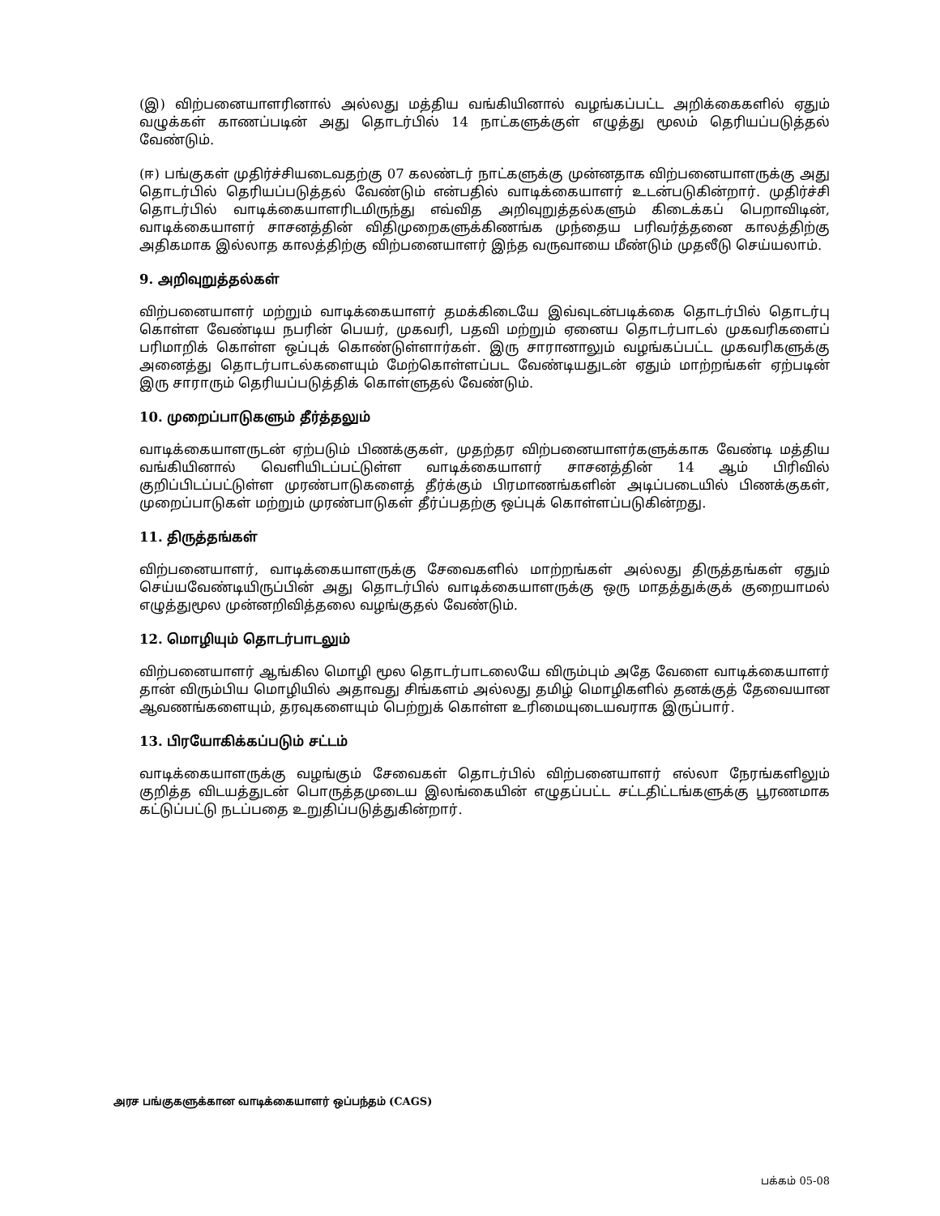(இ) விற்பனையாளரினால் அல்லது மத்திய வங்கியினால் வழங்கப்பட்ட அறிக்கைகளில் ஏதும் வழுக்கள் காணப்படின் அது தொடர்பில் 14 நாட்களுக்குள் எழுத்து மூலம் தெரியப்படுத்தல் வேண்டும்.
(ஈ) பங்குகள் முதிர்ச்சியடைவதற்கு 07 கலண்டர் நாட்களுக்கு முன்னதாக விற்பனையாளருக்கு அது தொடர்பில் தெரியப்படுத்தல் வேண்டும் என்பதில் வாடிக்கையாளர் உடன்படுகின்றார். முதிர்ச்சி தொடர்பில் வாடிக்கையாளரிடமிருந்து எவ்வித அறிவுறுத்தல்களும் கிடைக்கப் பெறாவிடின், வாடிக்கையாளர் சாசனத்தின் விதிமுறைகளுக்கிணங்க முந்தைய பரிவர்த்தனை காலத்திற்கு அதிகமாக இல்லாத காலத்திற்கு விற்பனையாளர் இந்த வருவாயை மீண்டும் முதலீடு செய்யலாம்.
9. அறிவுறுத்தல்கள்
விற்பனையாளர் மற்றும் வாடிக்கையாளர் தமக்கிடையே இவ்வுடன்படிக்கை தொடர்பில் தொடர்பு கொள்ள வேண்டிய நபரின் பெயர், முகவரி, பதவி மற்றும் ஏனைய தொடர்பாடல் முகவரிகளைப் பரிமாறிக் கொள்ள ஒப்புக் கொண்டுள்ளார்கள். இரு சாரானாலும் வழங்கப்பட்ட முகவரிகளுக்கு அனைத்து தொடர்பாடல்களையும் மேற்கொள்ளப்பட வேண்டியதுடன் ஏதும் மாற்றங்கள் ஏற்படின் இரு சாராரும் தெரியப்படுத்திக் கொள்ளுதல் வேண்டும்.
10. முறைப்பாடுகளும் தீர்த்தலும்
வாடிக்கையாளருடன் ஏற்படும் பிணக்குகள், முதற்தர விற்பனையாளர்களுக்காக வேண்டி மத்திய வங்கியினால் வெளியிடப்பட்டுள்ள வாடிக்கையாளர் சாசனத்தின் 14 ஆம் பிரிவில் குறிப்பிடப்பட்டுள்ள முரண்பாடுகளைத் தீர்க்கும் பிரமாணங்களின் அடிப்படையில் பிணக்குகள், முறைப்பாடுகள் மற்றும் முரண்பாடுகள் தீர்ப்பதற்கு ஒப்புக் கொள்ளப்படுகின்றது.
11. திருத்தங்கள்
விற்பனையாளர், வாடிக்கையாளருக்கு சேவைகளில் மாற்றங்கள் அல்லது திருத்தங்கள் ஏதும் செய்யவேண்டியிருப்பின் அது தொடர்பில் வாடிக்கையாளருக்கு ஒரு மாதத்துக்குக் குறையாமல் எழுத்துமூல முன்னறிவித்தலை வழங்குதல் வேண்டும்.
12. மொழியும் தொடர்பாடலும்
விற்பனையாளர் ஆங்கில மொழி மூல தொடர்பாடலையே விரும்பும் அதே வேளை வாடிக்கையாளர் தான் விரும்பிய மொழியில் அதாவது சிங்களம் அல்லது தமிழ் மொழிகளில் தனக்குத் தேவையான ஆவணங்களையும், தரவுகளையும் பெற்றுக் கொள்ள உரிமையுடையவராக இருப்பார்.
13. பிரயோகிக்கப்படும் சட்டம்
வாடிக்கையாளருக்கு வழங்கும் சேவைகள் தொடர்பில் விற்பனையாளர் எல்லா நேரங்களிலும் குறித்த விடயத்துடன் பொருத்தமுடைய இலங்கையின் எழுதப்பட்ட சட்டதிட்டங்களுக்கு பூரணமாக கட்டுப்பட்டு நடப்பதை உறுதிப்படுத்துகின்றார்.
அரச பங்குகளுக்கான வாடிக்கையாளர் ஒப்பந்தம் (CAGS)
பக்கம் 05-08